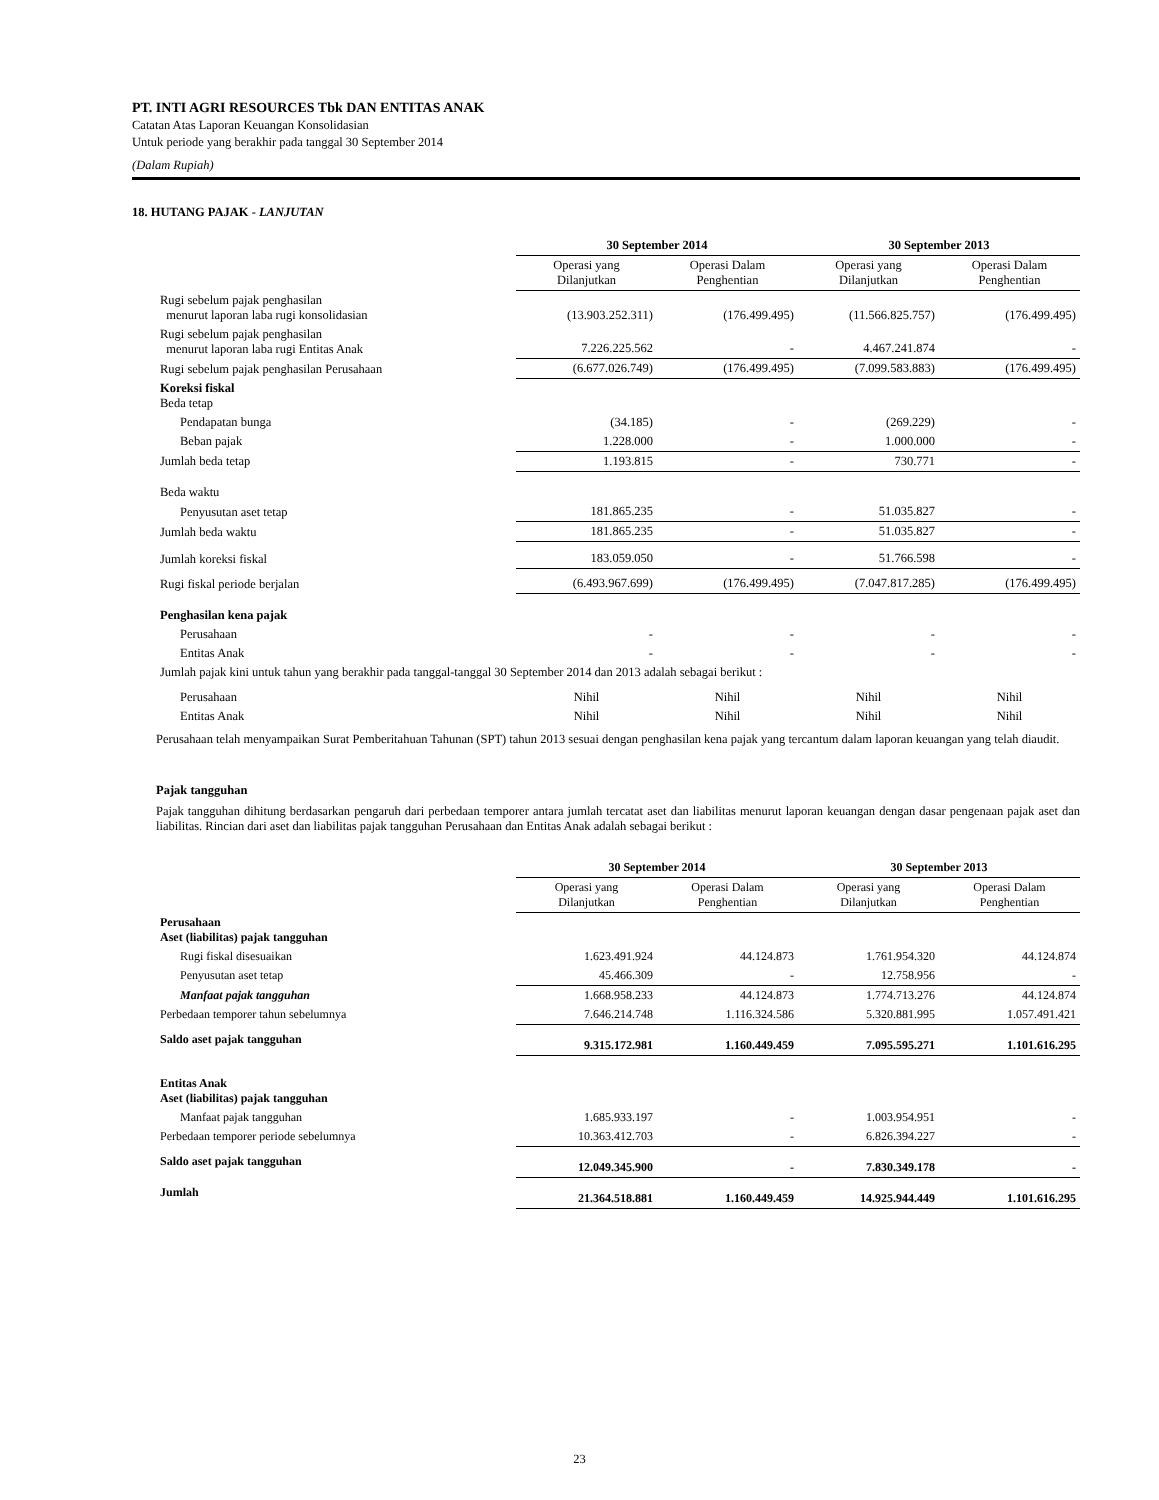PT. INTI AGRI RESOURCES Tbk DAN ENTITAS ANAK
Catatan Atas Laporan Keuangan Konsolidasian
Untuk periode yang berakhir pada tanggal 30 September 2014
(Dalam Rupiah)
18. HUTANG PAJAK - LANJUTAN
| | 30 September 2014 | | 30 September 2013 | |
| --- | --- | --- | --- | --- |
| | Operasi yang Dilanjutkan | Operasi Dalam Penghentian | Operasi yang Dilanjutkan | Operasi Dalam Penghentian |
| Rugi sebelum pajak penghasilan menurut laporan laba rugi konsolidasian | (13.903.252.311) | (176.499.495) | (11.566.825.757) | (176.499.495) |
| Rugi sebelum pajak penghasilan menurut laporan laba rugi Entitas Anak | 7.226.225.562 | - | 4.467.241.874 | - |
| Rugi sebelum pajak penghasilan Perusahaan | (6.677.026.749) | (176.499.495) | (7.099.583.883) | (176.499.495) |
| Koreksi fiskal Beda tetap | | | | |
| Pendapatan bunga | (34.185) | - | (269.229) | - |
| Beban pajak | 1.228.000 | - | 1.000.000 | - |
| Jumlah beda tetap | 1.193.815 | - | 730.771 | - |
| Beda waktu | | | | |
| Penyusutan aset tetap | 181.865.235 | - | 51.035.827 | - |
| Jumlah beda waktu | 181.865.235 | - | 51.035.827 | - |
| Jumlah koreksi fiskal | 183.059.050 | - | 51.766.598 | - |
| Rugi fiskal periode berjalan | (6.493.967.699) | (176.499.495) | (7.047.817.285) | (176.499.495) |
| Penghasilan kena pajak | | | | |
| Perusahaan | - | - | - | - |
| Entitas Anak | - | - | - | - |
| Jumlah pajak kini untuk tahun yang berakhir pada tanggal-tanggal 30 September 2014 dan 2013 adalah sebagai berikut : | | | | |
| Perusahaan | Nihil | Nihil | Nihil | Nihil |
| Entitas Anak | Nihil | Nihil | Nihil | Nihil |
Perusahaan telah menyampaikan Surat Pemberitahuan Tahunan (SPT) tahun 2013 sesuai dengan penghasilan kena pajak yang tercantum dalam laporan keuangan yang telah diaudit.
Pajak tangguhan
Pajak tangguhan dihitung berdasarkan pengaruh dari perbedaan temporer antara jumlah tercatat aset dan liabilitas menurut laporan keuangan dengan dasar pengenaan pajak aset dan liabilitas. Rincian dari aset dan liabilitas pajak tangguhan Perusahaan dan Entitas Anak adalah sebagai berikut :
| | 30 September 2014 | | 30 September 2013 | |
| --- | --- | --- | --- | --- |
| | Operasi yang Dilanjutkan | Operasi Dalam Penghentian | Operasi yang Dilanjutkan | Operasi Dalam Penghentian |
| Perusahaan Aset (liabilitas) pajak tangguhan | | | | |
| Rugi fiskal disesuaikan | 1.623.491.924 | 44.124.873 | 1.761.954.320 | 44.124.874 |
| Penyusutan aset tetap | 45.466.309 | - | 12.758.956 | - |
| Manfaat pajak tangguhan | 1.668.958.233 | 44.124.873 | 1.774.713.276 | 44.124.874 |
| Perbedaan temporer tahun sebelumnya | 7.646.214.748 | 1.116.324.586 | 5.320.881.995 | 1.057.491.421 |
| Saldo aset pajak tangguhan | 9.315.172.981 | 1.160.449.459 | 7.095.595.271 | 1.101.616.295 |
| Entitas Anak Aset (liabilitas) pajak tangguhan | | | | |
| Manfaat pajak tangguhan | 1.685.933.197 | - | 1.003.954.951 | - |
| Perbedaan temporer periode sebelumnya | 10.363.412.703 | - | 6.826.394.227 | - |
| Saldo aset pajak tangguhan | 12.049.345.900 | - | 7.830.349.178 | - |
| Jumlah | 21.364.518.881 | 1.160.449.459 | 14.925.944.449 | 1.101.616.295 |
23